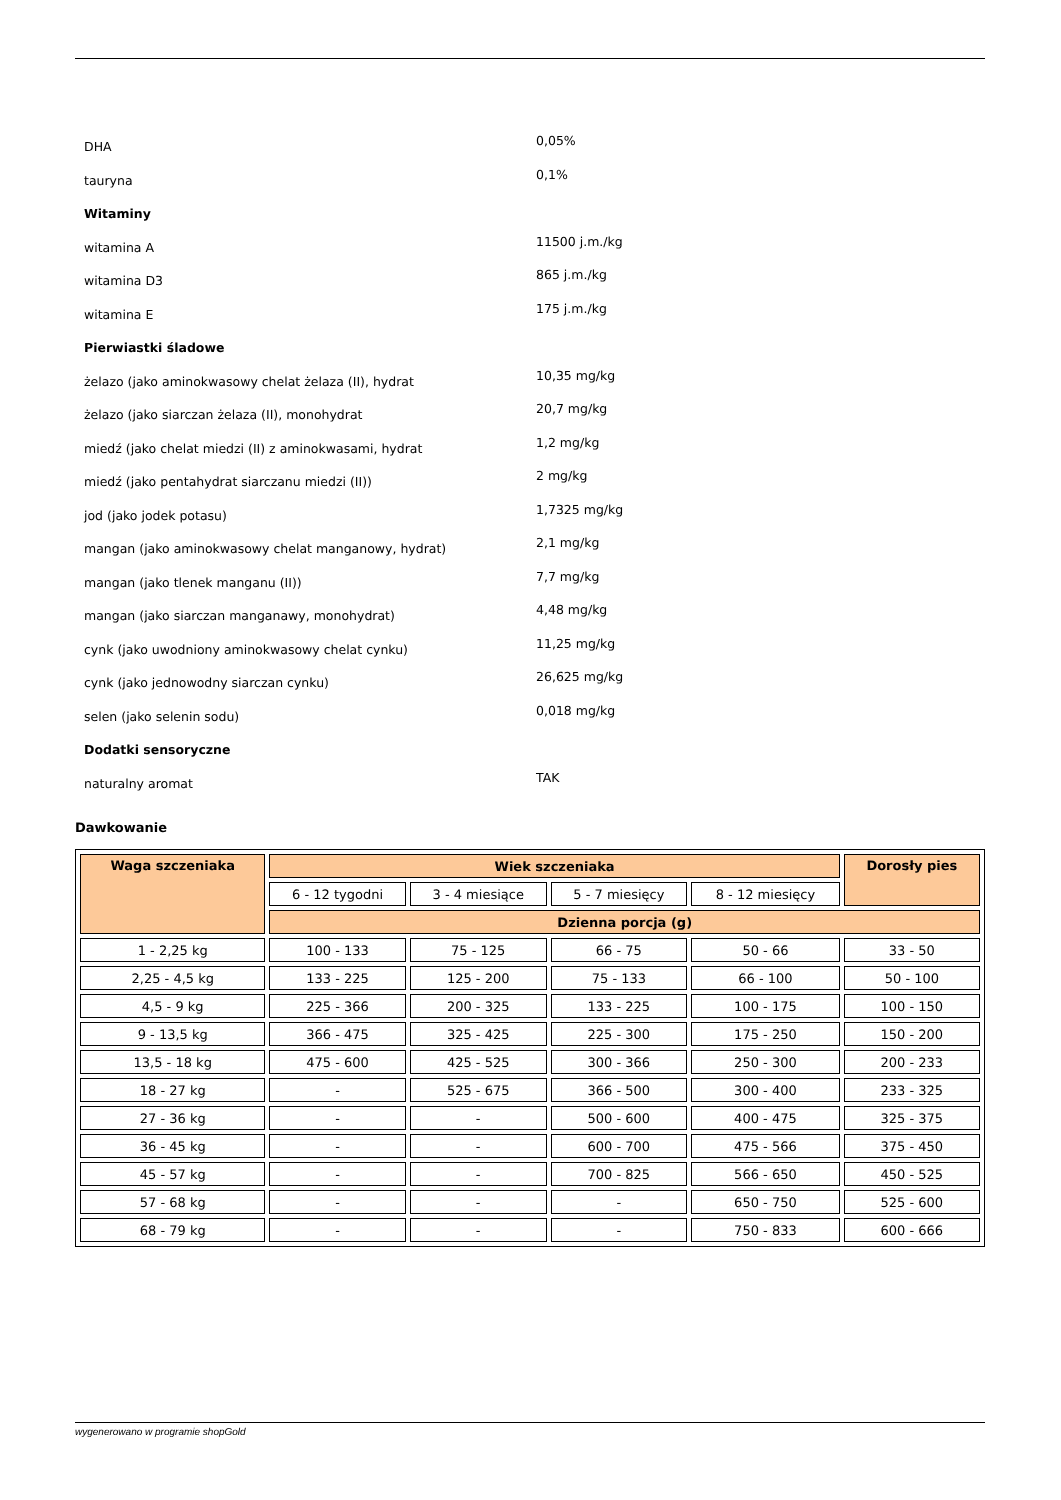| DHA | 0,05% |
| tauryna | 0,1% |
| Witaminy | |
| witamina A | 11500 j.m./kg |
| witamina D3 | 865 j.m./kg |
| witamina E | 175 j.m./kg |
| Pierwiastki śladowe | |
| żelazo (jako aminokwasowy chelat żelaza (II), hydrat | 10,35 mg/kg |
| żelazo (jako siarczan żelaza (II), monohydrat | 20,7 mg/kg |
| miedź (jako chelat miedzi (II) z aminokwasami, hydrat | 1,2 mg/kg |
| miedź (jako pentahydrat siarczanu miedzi (II)) | 2 mg/kg |
| jod (jako jodek potasu) | 1,7325 mg/kg |
| mangan (jako aminokwasowy chelat manganowy, hydrat) | 2,1 mg/kg |
| mangan (jako tlenek manganu (II)) | 7,7 mg/kg |
| mangan (jako siarczan manganawy, monohydrat) | 4,48 mg/kg |
| cynk (jako uwodniony aminokwasowy chelat cynku) | 11,25 mg/kg |
| cynk (jako jednowodny siarczan cynku) | 26,625 mg/kg |
| selen (jako selenin sodu) | 0,018 mg/kg |
| Dodatki sensoryczne | |
| naturalny aromat | TAK |
Dawkowanie
| Waga szczeniaka | Wiek szczeniaka | | | | Dorosły pies |
| --- | --- | --- | --- | --- | --- |
| | 6 - 12 tygodni | 3 - 4 miesiące | 5 - 7 miesięcy | 8 - 12 miesięcy | |
| | Dzienna porcja (g) | | | | |
| 1 - 2,25 kg | 100 - 133 | 75 - 125 | 66 - 75 | 50 - 66 | 33 - 50 |
| 2,25 - 4,5 kg | 133 - 225 | 125 - 200 | 75 - 133 | 66 - 100 | 50 - 100 |
| 4,5 - 9 kg | 225 - 366 | 200 - 325 | 133 - 225 | 100 - 175 | 100 - 150 |
| 9 - 13,5 kg | 366 - 475 | 325 - 425 | 225 - 300 | 175 - 250 | 150 - 200 |
| 13,5 - 18 kg | 475 - 600 | 425 - 525 | 300 - 366 | 250 - 300 | 200 - 233 |
| 18 - 27 kg | - | 525 - 675 | 366 - 500 | 300 - 400 | 233 - 325 |
| 27 - 36 kg | - | - | 500 - 600 | 400 - 475 | 325 - 375 |
| 36 - 45 kg | - | - | 600 - 700 | 475 - 566 | 375 - 450 |
| 45 - 57 kg | - | - | 700 - 825 | 566 - 650 | 450 - 525 |
| 57 - 68 kg | - | - | - | 650 - 750 | 525 - 600 |
| 68 - 79 kg | - | - | - | 750 - 833 | 600 - 666 |
wygenerowano w programie shopGold